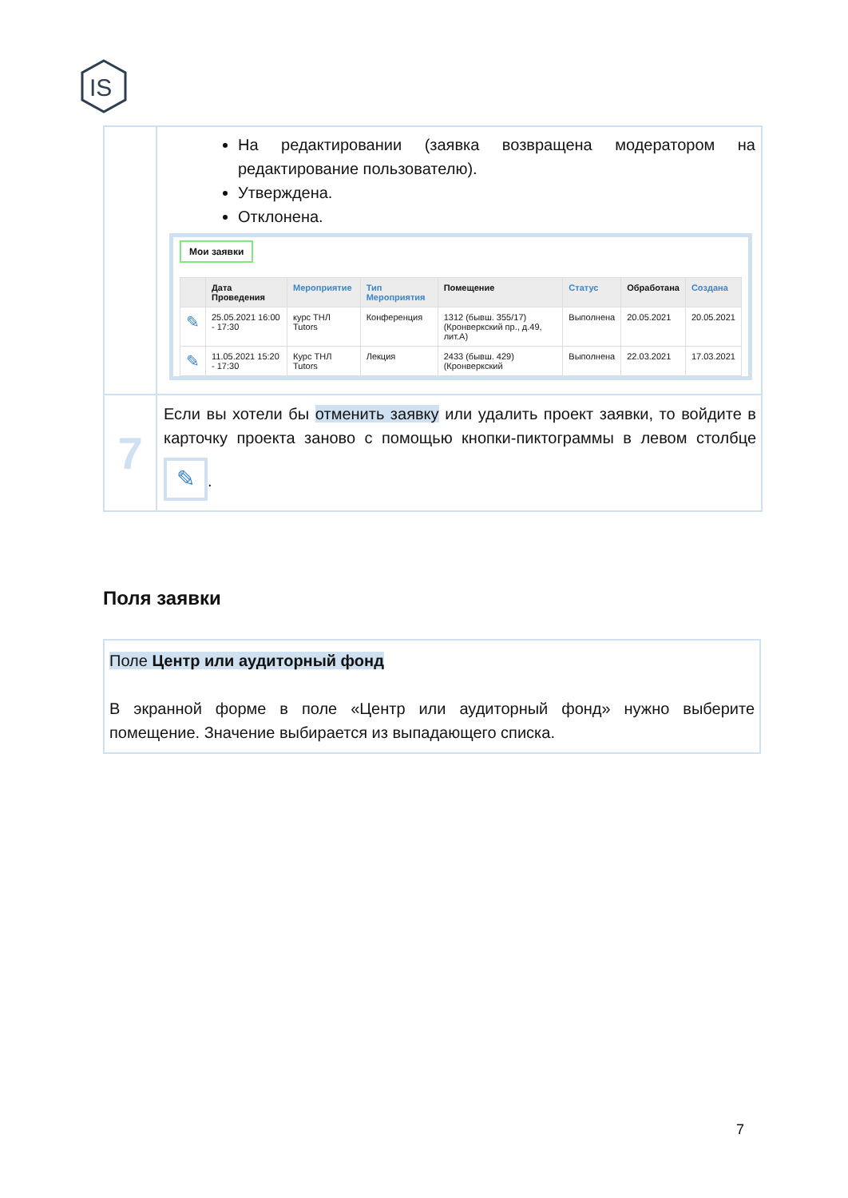IS
| | На редактировании (заявка возвращена модератором на редактирование пользователю). Утверждена. Отклонена. Мои заявки / / Дата Проведения / Мероприятие / Тип Мероприятия / Помещение / Статус / Обработана / Создана / / --- / --- / --- / --- / --- / --- / --- / --- / / ✎ / 25.05.2021 16:00 - 17:30 / курс ТНЛ Tutors / Конференция / 1312 (бывш. 355/17) (Кронверкский пр., д.49, лит.А) / Выполнена / 20.05.2021 / 20.05.2021 / / ✎ / 11.05.2021 15:20 - 17:30 / Курс ТНЛ Tutors / Лекция / 2433 (бывш. 429) (Кронверкский / Выполнена / 22.03.2021 / 17.03.2021 / |
| 7 | Если вы хотели бы отменить заявку или удалить проект заявки, то войдите в карточку проекта заново с помощью кнопки-пиктограммы в левом столбце ✎ . |
Поля заявки
Поле Центр или аудиторный фонд
В экранной форме в поле «Центр или аудиторный фонд» нужно выберите помещение. Значение выбирается из выпадающего списка.
7